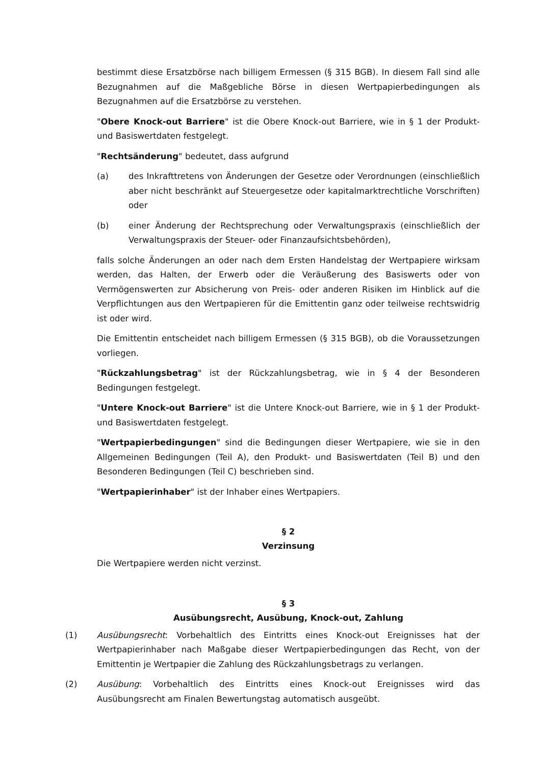bestimmt diese Ersatzbörse nach billigem Ermessen (§ 315 BGB). In diesem Fall sind alle Bezugnahmen auf die Maßgebliche Börse in diesen Wertpapierbedingungen als Bezugnahmen auf die Ersatzbörse zu verstehen.
"Obere Knock-out Barriere" ist die Obere Knock-out Barriere, wie in § 1 der Produkt- und Basiswertdaten festgelegt.
"Rechtsänderung" bedeutet, dass aufgrund
(a) des Inkrafttretens von Änderungen der Gesetze oder Verordnungen (einschließlich aber nicht beschränkt auf Steuergesetze oder kapitalmarktrechtliche Vorschriften) oder
(b) einer Änderung der Rechtsprechung oder Verwaltungspraxis (einschließlich der Verwaltungspraxis der Steuer- oder Finanzaufsichtsbehörden),
falls solche Änderungen an oder nach dem Ersten Handelstag der Wertpapiere wirksam werden, das Halten, der Erwerb oder die Veräußerung des Basiswerts oder von Vermögenswerten zur Absicherung von Preis- oder anderen Risiken im Hinblick auf die Verpflichtungen aus den Wertpapieren für die Emittentin ganz oder teilweise rechtswidrig ist oder wird.
Die Emittentin entscheidet nach billigem Ermessen (§ 315 BGB), ob die Voraussetzungen vorliegen.
"Rückzahlungsbetrag" ist der Rückzahlungsbetrag, wie in § 4 der Besonderen Bedingungen festgelegt.
"Untere Knock-out Barriere" ist die Untere Knock-out Barriere, wie in § 1 der Produkt- und Basiswertdaten festgelegt.
"Wertpapierbedingungen" sind die Bedingungen dieser Wertpapiere, wie sie in den Allgemeinen Bedingungen (Teil A), den Produkt- und Basiswertdaten (Teil B) und den Besonderen Bedingungen (Teil C) beschrieben sind.
"Wertpapierinhaber" ist der Inhaber eines Wertpapiers.
§ 2
Verzinsung
Die Wertpapiere werden nicht verzinst.
§ 3
Ausübungsrecht, Ausübung, Knock-out, Zahlung
(1) Ausübungsrecht: Vorbehaltlich des Eintritts eines Knock-out Ereignisses hat der Wertpapierinhaber nach Maßgabe dieser Wertpapierbedingungen das Recht, von der Emittentin je Wertpapier die Zahlung des Rückzahlungsbetrags zu verlangen.
(2) Ausübung: Vorbehaltlich des Eintritts eines Knock-out Ereignisses wird das Ausübungsrecht am Finalen Bewertungstag automatisch ausgeübt.